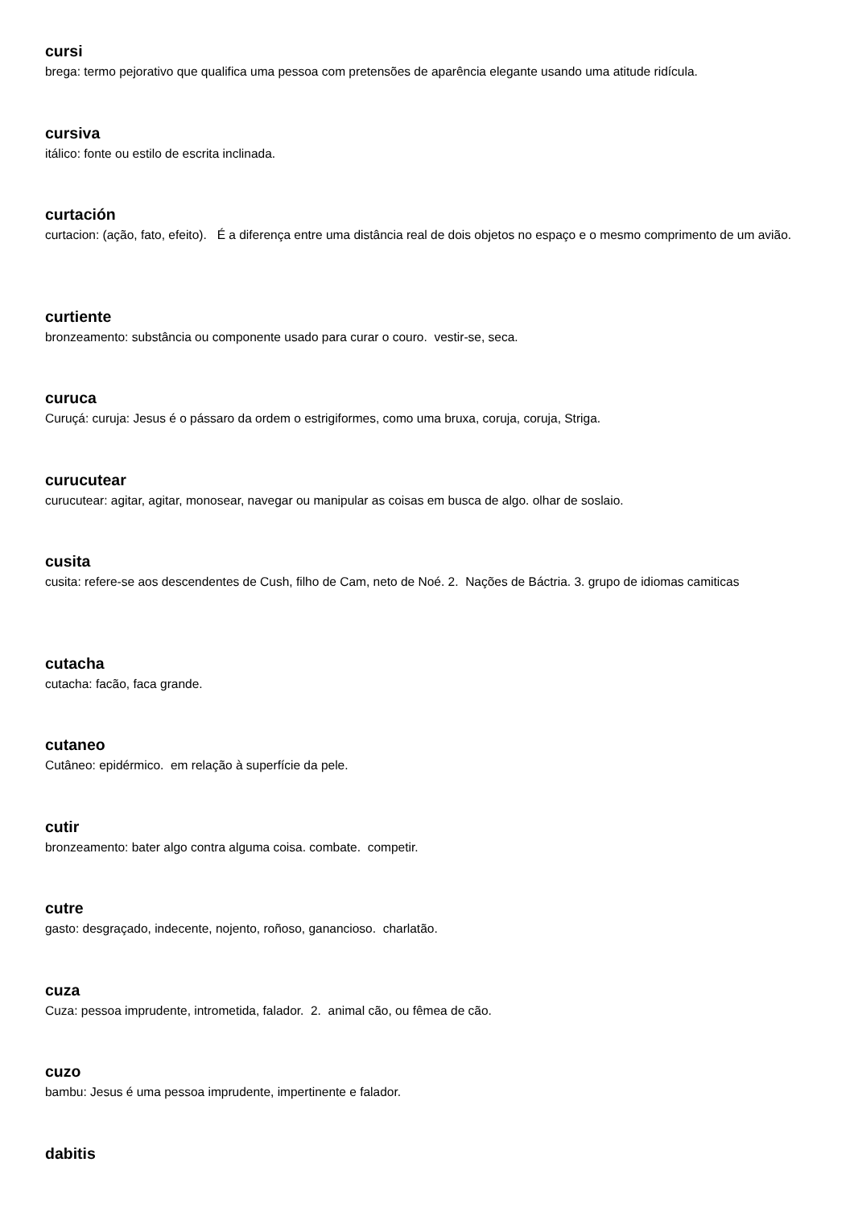cursi
brega: termo pejorativo que qualifica uma pessoa com pretensões de aparência elegante usando uma atitude ridícula.
cursiva
itálico: fonte ou estilo de escrita inclinada.
curtación
curtacion: (ação, fato, efeito). É a diferença entre uma distância real de dois objetos no espaço e o mesmo comprimento de um avião.
curtiente
bronzeamento: substância ou componente usado para curar o couro. vestir-se, seca.
curuca
Curuçá: curuja: Jesus é o pássaro da ordem o estrigiformes, como uma bruxa, coruja, coruja, Striga.
curucutear
curucutear: agitar, agitar, monosear, navegar ou manipular as coisas em busca de algo. olhar de soslaio.
cusita
cusita: refere-se aos descendentes de Cush, filho de Cam, neto de Noé. 2. Nações de Báctria. 3. grupo de idiomas camiticas
cutacha
cutacha: facão, faca grande.
cutaneo
Cutâneo: epidérmico. em relação à superfície da pele.
cutir
bronzeamento: bater algo contra alguma coisa. combate. competir.
cutre
gasto: desgraçado, indecente, nojento, roñoso, ganancioso. charlatão.
cuza
Cuza: pessoa imprudente, intrometida, falador. 2. animal cão, ou fêmea de cão.
cuzo
bambu: Jesus é uma pessoa imprudente, impertinente e falador.
dabitis